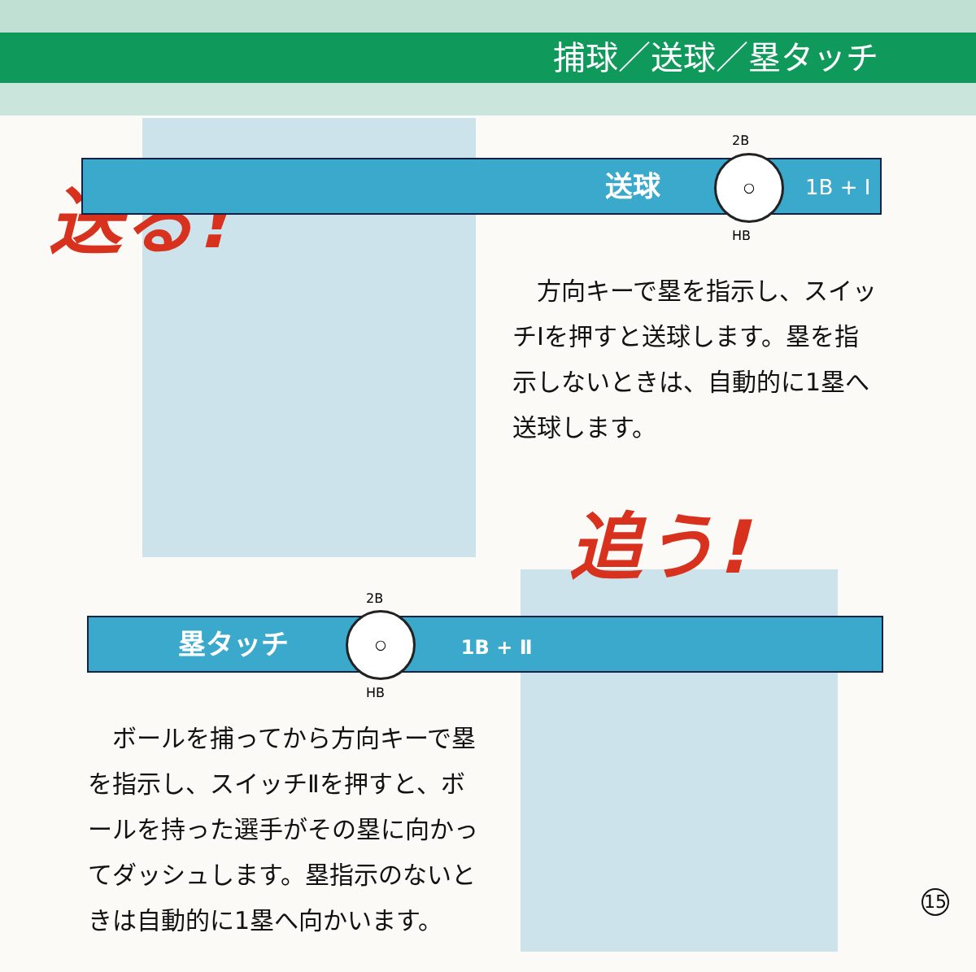捕球／送球／塁タッチ
送る! 送球 ○
1B + Ⅰ
2B
HB
　方向キーで塁を指示し、スイッチⅠを押すと送球します。塁を指示しないときは、自動的に1塁へ送球します。
追う!
塁タッチ 1B + Ⅱ ○
2B
HB
　ボールを捕ってから方向キーで塁を指示し、スイッチⅡを押すと、ボールを持った選手がその塁に向かってダッシュします。塁指示のないときは自動的に1塁へ向かいます。
15